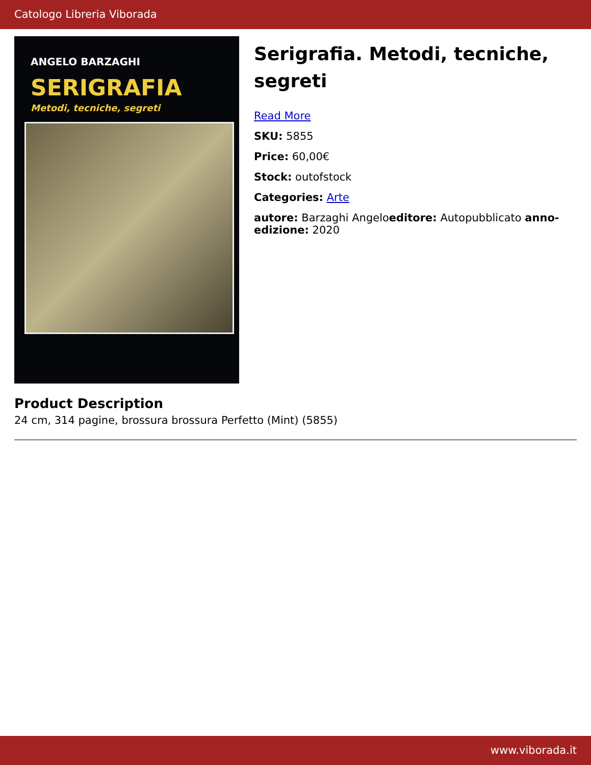Catologo Libreria Viborada
ANGELO BARZAGHI
SERIGRAFIA
Metodi, tecniche, segreti
Serigrafia. Metodi, tecniche, segreti
Read More
SKU: 5855
Price: 60,00€
Stock: outofstock
Categories: Arte
autore: Barzaghi Angeloeditore: Autopubblicato anno-edizione: 2020
Product Description
24 cm, 314 pagine, brossura brossura Perfetto (Mint) (5855)
www.viborada.it